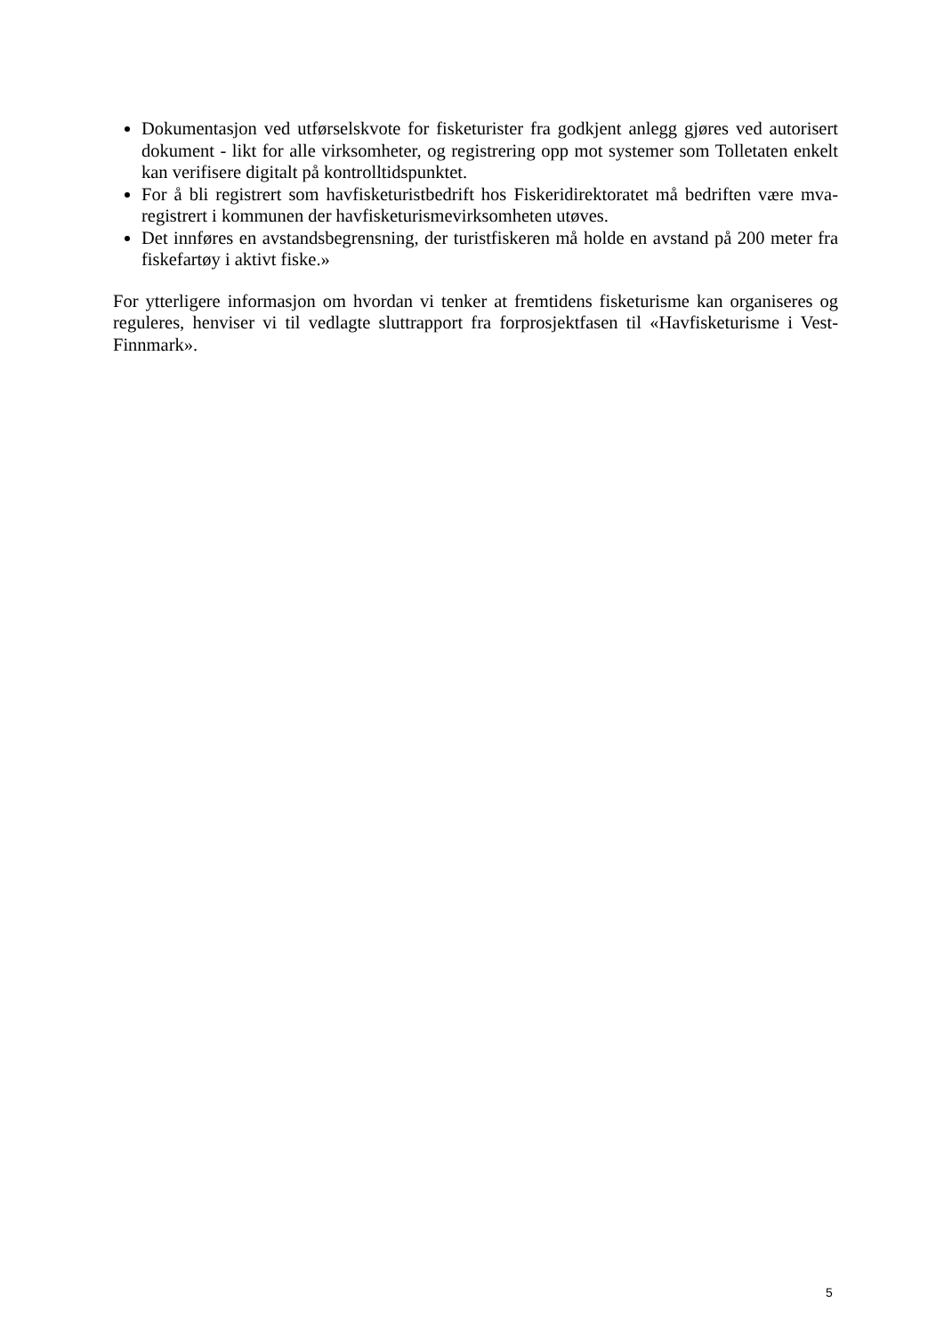Dokumentasjon ved utførselskvote for fisketurister fra godkjent anlegg gjøres ved autorisert dokument - likt for alle virksomheter, og registrering opp mot systemer som Tolletaten enkelt kan verifisere digitalt på kontrolltidspunktet.
For å bli registrert som havfisketuristbedrift hos Fiskeridirektoratet må bedriften være mva-registrert i kommunen der havfisketurismevirksomheten utøves.
Det innføres en avstandsbegrensning, der turistfiskeren må holde en avstand på 200 meter fra fiskefartøy i aktivt fiske.»
For ytterligere informasjon om hvordan vi tenker at fremtidens fisketurisme kan organiseres og reguleres, henviser vi til vedlagte sluttrapport fra forprosjektfasen til «Havfisketurisme i Vest-Finnmark».
5